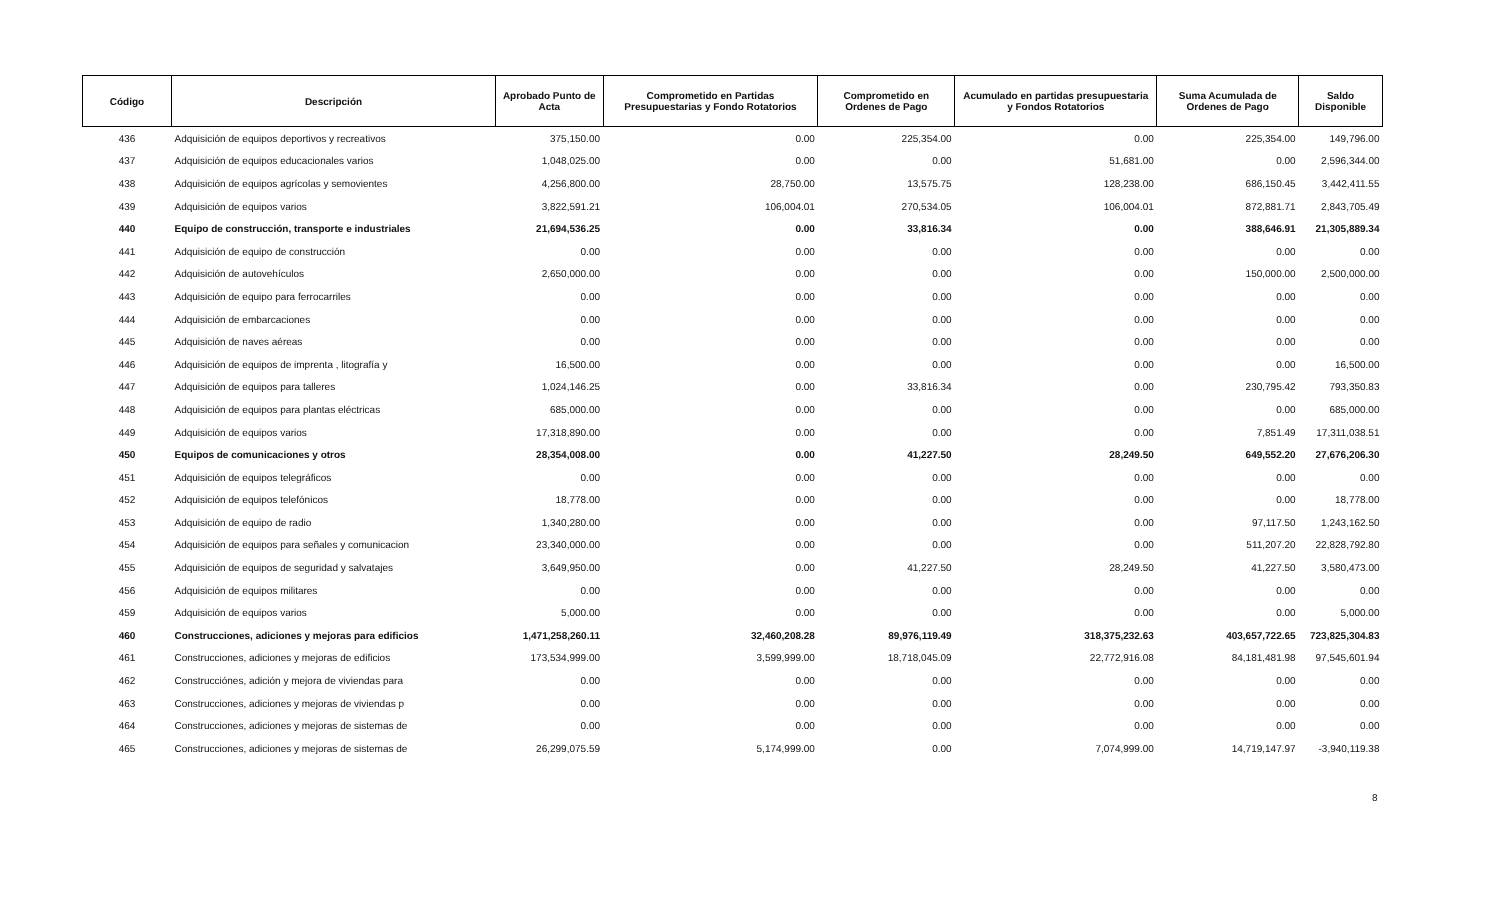| Código | Descripción | Aprobado Punto de Acta | Comprometido en Partidas Presupuestarias y Fondo Rotatorios | Comprometido en Ordenes de Pago | Acumulado en partidas presupuestaria y Fondos Rotatorios | Suma Acumulada de Ordenes de Pago | Saldo Disponible |
| --- | --- | --- | --- | --- | --- | --- | --- |
| 436 | Adquisición de equipos deportivos y recreativos | 375,150.00 | 0.00 | 225,354.00 | 0.00 | 225,354.00 | 149,796.00 |
| 437 | Adquisición de equipos educacionales varios | 1,048,025.00 | 0.00 | 0.00 | 51,681.00 | 0.00 | 2,596,344.00 |
| 438 | Adquisición de equipos agrícolas y semovientes | 4,256,800.00 | 28,750.00 | 13,575.75 | 128,238.00 | 686,150.45 | 3,442,411.55 |
| 439 | Adquisición de equipos varios | 3,822,591.21 | 106,004.01 | 270,534.05 | 106,004.01 | 872,881.71 | 2,843,705.49 |
| 440 | Equipo de construcción, transporte e industriales | 21,694,536.25 | 0.00 | 33,816.34 | 0.00 | 388,646.91 | 21,305,889.34 |
| 441 | Adquisición de equipo de construcción | 0.00 | 0.00 | 0.00 | 0.00 | 0.00 | 0.00 |
| 442 | Adquisición de autovehículos | 2,650,000.00 | 0.00 | 0.00 | 0.00 | 150,000.00 | 2,500,000.00 |
| 443 | Adquisición de equipo para ferrocarriles | 0.00 | 0.00 | 0.00 | 0.00 | 0.00 | 0.00 |
| 444 | Adquisición de embarcaciones | 0.00 | 0.00 | 0.00 | 0.00 | 0.00 | 0.00 |
| 445 | Adquisición de naves aéreas | 0.00 | 0.00 | 0.00 | 0.00 | 0.00 | 0.00 |
| 446 | Adquisición de equipos de imprenta , litografía y | 16,500.00 | 0.00 | 0.00 | 0.00 | 0.00 | 16,500.00 |
| 447 | Adquisición de equipos para talleres | 1,024,146.25 | 0.00 | 33,816.34 | 0.00 | 230,795.42 | 793,350.83 |
| 448 | Adquisición de equipos para plantas eléctricas | 685,000.00 | 0.00 | 0.00 | 0.00 | 0.00 | 685,000.00 |
| 449 | Adquisición de equipos varios | 17,318,890.00 | 0.00 | 0.00 | 0.00 | 7,851.49 | 17,311,038.51 |
| 450 | Equipos de comunicaciones y otros | 28,354,008.00 | 0.00 | 41,227.50 | 28,249.50 | 649,552.20 | 27,676,206.30 |
| 451 | Adquisición de equipos telegráficos | 0.00 | 0.00 | 0.00 | 0.00 | 0.00 | 0.00 |
| 452 | Adquisición de equipos telefónicos | 18,778.00 | 0.00 | 0.00 | 0.00 | 0.00 | 18,778.00 |
| 453 | Adquisición de equipo de radio | 1,340,280.00 | 0.00 | 0.00 | 0.00 | 97,117.50 | 1,243,162.50 |
| 454 | Adquisición de equipos para señales y comunicacion | 23,340,000.00 | 0.00 | 0.00 | 0.00 | 511,207.20 | 22,828,792.80 |
| 455 | Adquisición de equipos de seguridad y salvatajes | 3,649,950.00 | 0.00 | 41,227.50 | 28,249.50 | 41,227.50 | 3,580,473.00 |
| 456 | Adquisición de equipos militares | 0.00 | 0.00 | 0.00 | 0.00 | 0.00 | 0.00 |
| 459 | Adquisición de equipos varios | 5,000.00 | 0.00 | 0.00 | 0.00 | 0.00 | 5,000.00 |
| 460 | Construcciones, adiciones y mejoras para edificios | 1,471,258,260.11 | 32,460,208.28 | 89,976,119.49 | 318,375,232.63 | 403,657,722.65 | 723,825,304.83 |
| 461 | Construcciones, adiciones y mejoras de edificios | 173,534,999.00 | 3,599,999.00 | 18,718,045.09 | 22,772,916.08 | 84,181,481.98 | 97,545,601.94 |
| 462 | Construcciónes, adición y mejora de viviendas para | 0.00 | 0.00 | 0.00 | 0.00 | 0.00 | 0.00 |
| 463 | Construcciones, adiciones y mejoras de viviendas p | 0.00 | 0.00 | 0.00 | 0.00 | 0.00 | 0.00 |
| 464 | Construcciones, adiciones y mejoras de sistemas de | 0.00 | 0.00 | 0.00 | 0.00 | 0.00 | 0.00 |
| 465 | Construcciones, adiciones y mejoras de sistemas de | 26,299,075.59 | 5,174,999.00 | 0.00 | 7,074,999.00 | 14,719,147.97 | -3,940,119.38 |
8